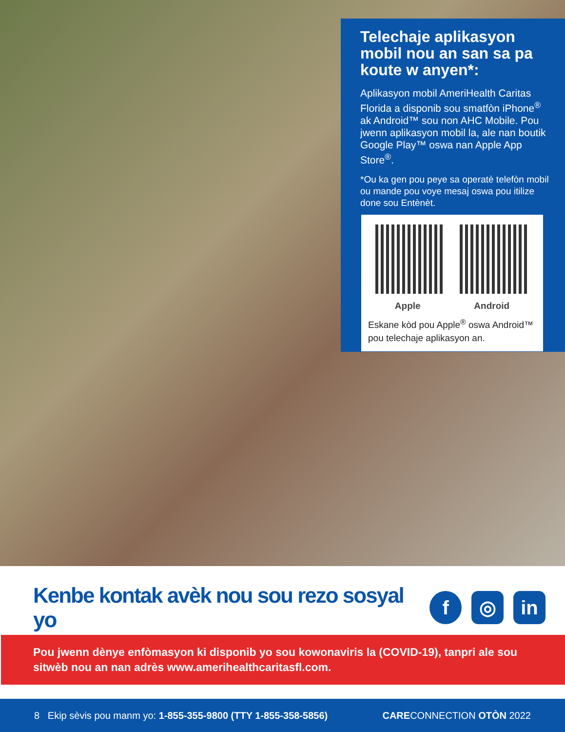Telechaje aplikasyon mobil nou an san sa pa koute w anyen*:
Aplikasyon mobil AmeriHealth Caritas Florida a disponib sou smatfòn iPhone<sup>®</sup> ak Android™ sou non AHC Mobile. Pou jwenn aplikasyon mobil la, ale nan boutik Google Play™ oswa nan Apple App Store<sup>®</sup>.
*Ou ka gen pou peye sa operatè telefòn mobil ou mande pou voye mesaj oswa pou itilize done sou Entènèt.
Apple Android
Eskane kòd pou Apple<sup>®</sup> oswa Android™ pou telechaje aplikasyon an.
Kenbe kontak avèk nou sou rezo sosyal yo
f ◎ in
Pou jwenn dènye enfòmasyon ki disponib yo sou kowonaviris la (COVID-19), tanpri ale sou sitwèb nou an nan adrès www.amerihealthcaritasfl.com.
8 Ekip sèvis pou manm yo: 1-855-355-9800 (TTY 1-855-358-5856) CARECONNECTION OTÒN 2022